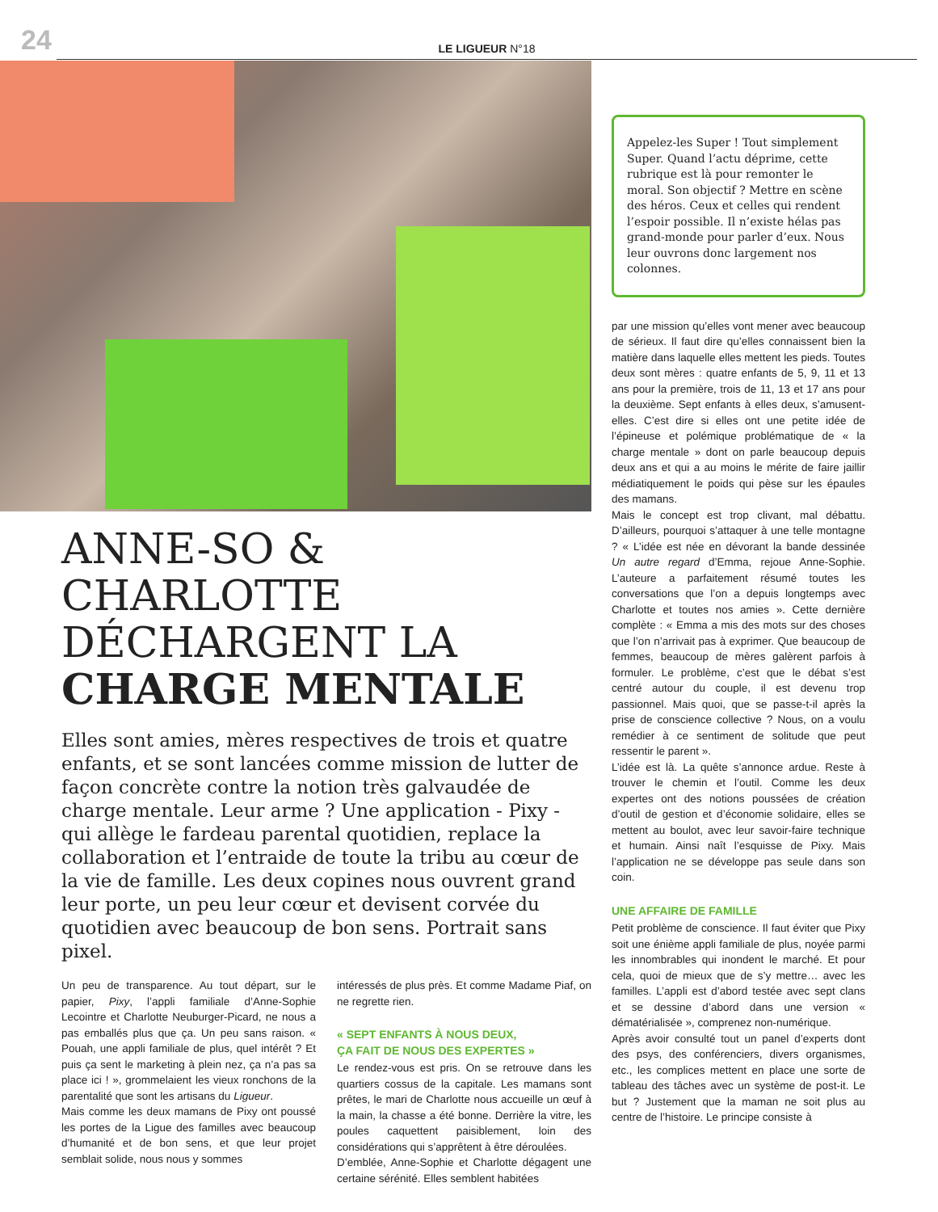24 LE LIGUEUR N°18
ANNE-SO & CHARLOTTE DÉCHARGENT LA CHARGE MENTALE
Elles sont amies, mères respectives de trois et quatre enfants, et se sont lancées comme mission de lutter de façon concrète contre la notion très galvaudée de charge mentale. Leur arme ? Une application - Pixy - qui allège le fardeau parental quotidien, replace la collaboration et l’entraide de toute la tribu au cœur de la vie de famille. Les deux copines nous ouvrent grand leur porte, un peu leur cœur et devisent corvée du quotidien avec beaucoup de bon sens. Portrait sans pixel.
Un peu de transparence. Au tout départ, sur le papier, Pixy, l’appli familiale d’Anne-Sophie Lecointre et Charlotte Neuburger-Picard, ne nous a pas emballés plus que ça. Un peu sans raison. « Pouah, une appli familiale de plus, quel intérêt ? Et puis ça sent le marketing à plein nez, ça n’a pas sa place ici ! », grommelaient les vieux ronchons de la parentalité que sont les artisans du Ligueur.
Mais comme les deux mamans de Pixy ont poussé les portes de la Ligue des familles avec beaucoup d’humanité et de bon sens, et que leur projet semblait solide, nous nous y sommes
intéressés de plus près. Et comme Madame Piaf, on ne regrette rien.
« SEPT ENFANTS À NOUS DEUX,
ÇA FAIT DE NOUS DES EXPERTES »
Le rendez-vous est pris. On se retrouve dans les quartiers cossus de la capitale. Les mamans sont prêtes, le mari de Charlotte nous accueille un œuf à la main, la chasse a été bonne. Derrière la vitre, les poules caquettent paisiblement, loin des considérations qui s’apprêtent à être déroulées.
D’emblée, Anne-Sophie et Charlotte dégagent une certaine sérénité. Elles semblent habitées
Appelez-les Super ! Tout simplement Super. Quand l’actu déprime, cette rubrique est là pour remonter le moral. Son objectif ? Mettre en scène des héros. Ceux et celles qui rendent l’espoir possible. Il n’existe hélas pas grand-monde pour parler d’eux. Nous leur ouvrons donc largement nos colonnes.
par une mission qu’elles vont mener avec beaucoup de sérieux. Il faut dire qu’elles connaissent bien la matière dans laquelle elles mettent les pieds. Toutes deux sont mères : quatre enfants de 5, 9, 11 et 13 ans pour la première, trois de 11, 13 et 17 ans pour la deuxième. Sept enfants à elles deux, s’amusent-elles. C’est dire si elles ont une petite idée de l’épineuse et polémique problématique de « la charge mentale » dont on parle beaucoup depuis deux ans et qui a au moins le mérite de faire jaillir médiatiquement le poids qui pèse sur les épaules des mamans.
Mais le concept est trop clivant, mal débattu. D’ailleurs, pourquoi s’attaquer à une telle montagne ? « L’idée est née en dévorant la bande dessinée Un autre regard d’Emma, rejoue Anne-Sophie. L’auteure a parfaitement résumé toutes les conversations que l’on a depuis longtemps avec Charlotte et toutes nos amies ». Cette dernière complète : « Emma a mis des mots sur des choses que l’on n’arrivait pas à exprimer. Que beaucoup de femmes, beaucoup de mères galèrent parfois à formuler. Le problème, c’est que le débat s’est centré autour du couple, il est devenu trop passionnel. Mais quoi, que se passe-t-il après la prise de conscience collective ? Nous, on a voulu remédier à ce sentiment de solitude que peut ressentir le parent ».
L’idée est là. La quête s’annonce ardue. Reste à trouver le chemin et l’outil. Comme les deux expertes ont des notions poussées de création d’outil de gestion et d’économie solidaire, elles se mettent au boulot, avec leur savoir-faire technique et humain. Ainsi naît l’esquisse de Pixy. Mais l’application ne se développe pas seule dans son coin.
UNE AFFAIRE DE FAMILLE
Petit problème de conscience. Il faut éviter que Pixy soit une énième appli familiale de plus, noyée parmi les innombrables qui inondent le marché. Et pour cela, quoi de mieux que de s’y mettre… avec les familles. L’appli est d’abord testée avec sept clans et se dessine d’abord dans une version « dématérialisée », comprenez non-numérique.
Après avoir consulté tout un panel d’experts dont des psys, des conférenciers, divers organismes, etc., les complices mettent en place une sorte de tableau des tâches avec un système de post-it. Le but ? Justement que la maman ne soit plus au centre de l’histoire. Le principe consiste à